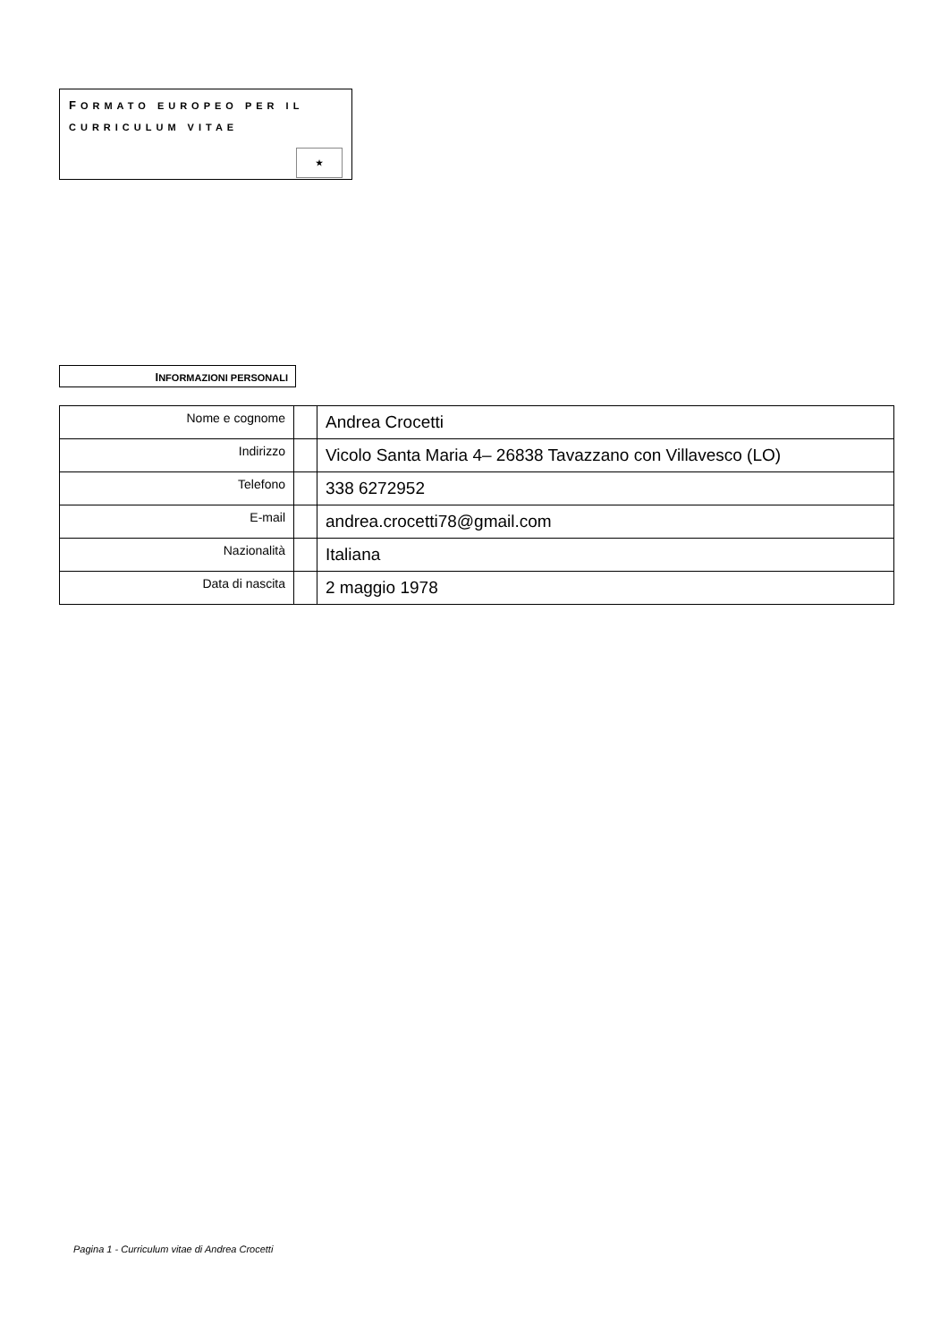FORMATO EUROPEO PER IL
CURRICULUM VITAE
★
INFORMAZIONI PERSONALI
| Nome e cognome | | Andrea Crocetti |
| Indirizzo | | Vicolo Santa Maria 4– 26838 Tavazzano con Villavesco (LO) |
| Telefono | | 338 6272952 |
| E-mail | | andrea.crocetti78@gmail.com |
| Nazionalità | | Italiana |
| Data di nascita | | 2 maggio 1978 |
Pagina 1 - Curriculum vitae di Andrea Crocetti